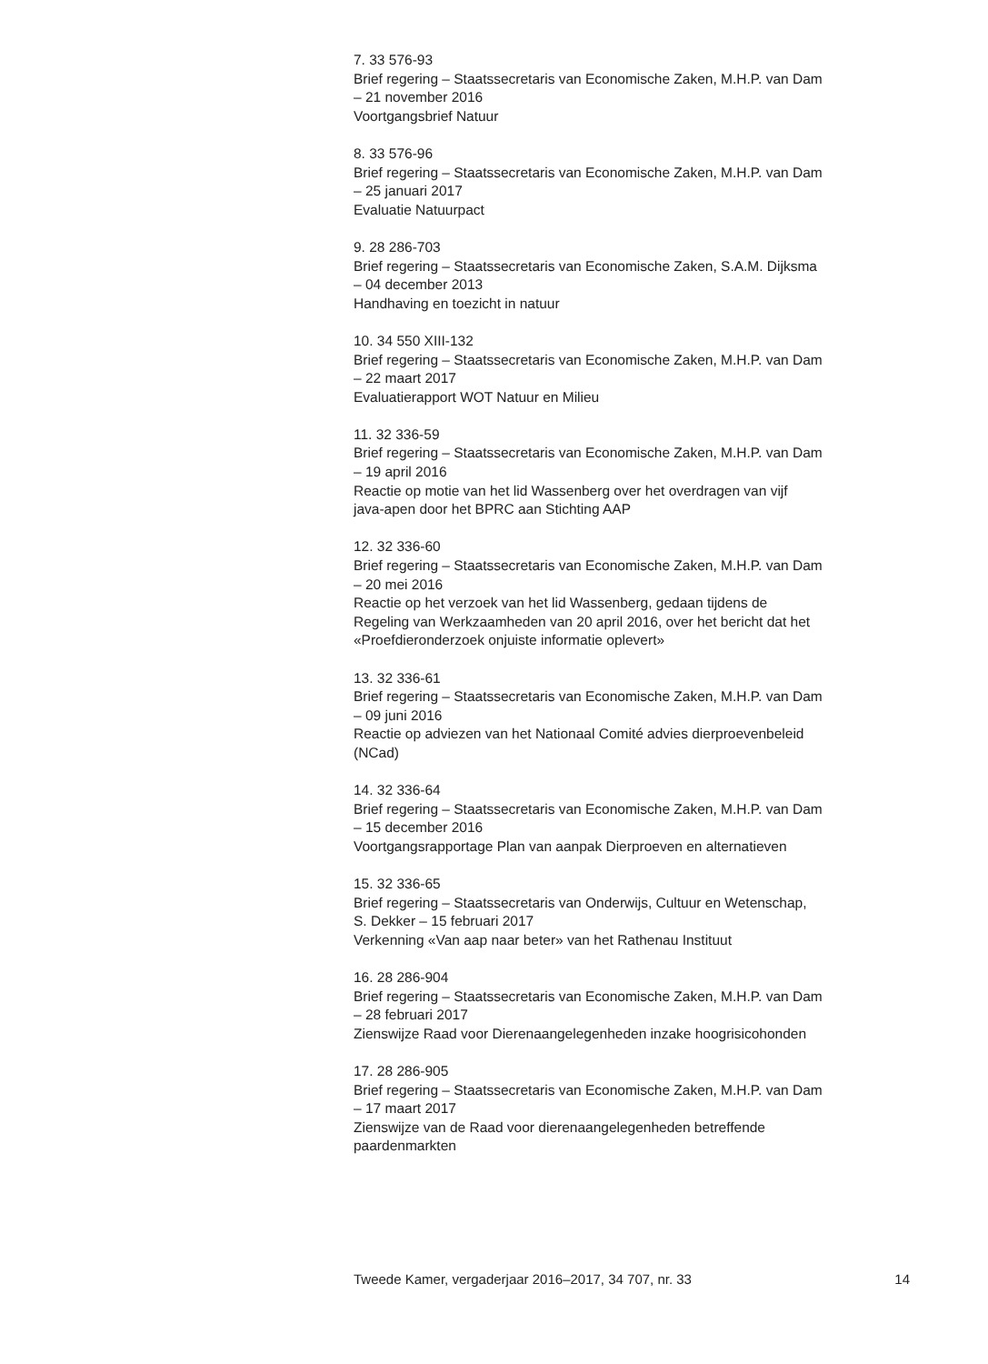7. 33 576-93
Brief regering – Staatssecretaris van Economische Zaken, M.H.P. van Dam
– 21 november 2016
Voortgangsbrief Natuur
8. 33 576-96
Brief regering – Staatssecretaris van Economische Zaken, M.H.P. van Dam
– 25 januari 2017
Evaluatie Natuurpact
9. 28 286-703
Brief regering – Staatssecretaris van Economische Zaken, S.A.M. Dijksma
– 04 december 2013
Handhaving en toezicht in natuur
10. 34 550 XIII-132
Brief regering – Staatssecretaris van Economische Zaken, M.H.P. van Dam
– 22 maart 2017
Evaluatierapport WOT Natuur en Milieu
11. 32 336-59
Brief regering – Staatssecretaris van Economische Zaken, M.H.P. van Dam
– 19 april 2016
Reactie op motie van het lid Wassenberg over het overdragen van vijf
java-apen door het BPRC aan Stichting AAP
12. 32 336-60
Brief regering – Staatssecretaris van Economische Zaken, M.H.P. van Dam
– 20 mei 2016
Reactie op het verzoek van het lid Wassenberg, gedaan tijdens de
Regeling van Werkzaamheden van 20 april 2016, over het bericht dat het
«Proefdieronderzoek onjuiste informatie oplevert»
13. 32 336-61
Brief regering – Staatssecretaris van Economische Zaken, M.H.P. van Dam
– 09 juni 2016
Reactie op adviezen van het Nationaal Comité advies dierproevenbeleid
(NCad)
14. 32 336-64
Brief regering – Staatssecretaris van Economische Zaken, M.H.P. van Dam
– 15 december 2016
Voortgangsrapportage Plan van aanpak Dierproeven en alternatieven
15. 32 336-65
Brief regering – Staatssecretaris van Onderwijs, Cultuur en Wetenschap,
S. Dekker – 15 februari 2017
Verkenning «Van aap naar beter» van het Rathenau Instituut
16. 28 286-904
Brief regering – Staatssecretaris van Economische Zaken, M.H.P. van Dam
– 28 februari 2017
Zienswijze Raad voor Dierenaangelegenheden inzake hoogrisicohonden
17. 28 286-905
Brief regering – Staatssecretaris van Economische Zaken, M.H.P. van Dam
– 17 maart 2017
Zienswijze van de Raad voor dierenaangelegenheden betreffende
paardenmarkten
Tweede Kamer, vergaderjaar 2016–2017, 34 707, nr. 33 14